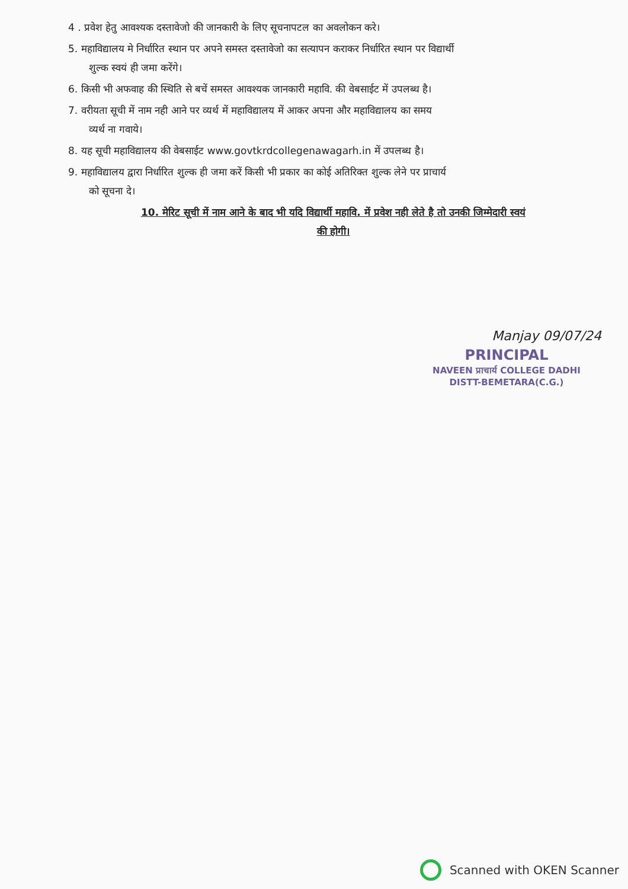4 . प्रवेश हेतु आवश्यक दस्तावेजो की जानकारी के लिए सूचनापटल का अवलोकन करे।
5. महाविद्यालय मे निर्धारित स्थान पर अपने समस्त दस्तावेजो का सत्यापन कराकर निर्धारित स्थान पर विद्यार्थी
शुल्क स्वयं ही जमा करेंगे।
6. किसी भी अफवाह की स्थिति से बचें समस्त आवश्यक जानकारी महावि. की वेबसाईट में उपलब्ध है।
7. वरीयता सूची में नाम नही आने पर व्यर्थ में महाविद्यालय में आकर अपना और महाविद्यालय का समय
व्यर्थ ना गवाये।
8. यह सूची महाविद्यालय की वेबसाईट www.govtkrdcollegenawagarh.in में उपलब्ध है।
9. महाविद्यालय द्वारा निर्धारित शुल्क ही जमा करें किसी भी प्रकार का कोई अतिरिक्त शुल्क लेने पर प्राचार्य
को सूचना दे।
10. मेरिट सूची में नाम आने के बाद भी यदि विद्यार्थी महावि. में प्रवेश नही लेते है तो उनकी जिम्मेदारी स्वयं
की होगी।
Manjay 09/07/24
PRINCIPAL
NAVEEN प्राचार्य COLLEGE DADHI
DISTT-BEMETARA(C.G.)
Scanned with OKEN Scanner